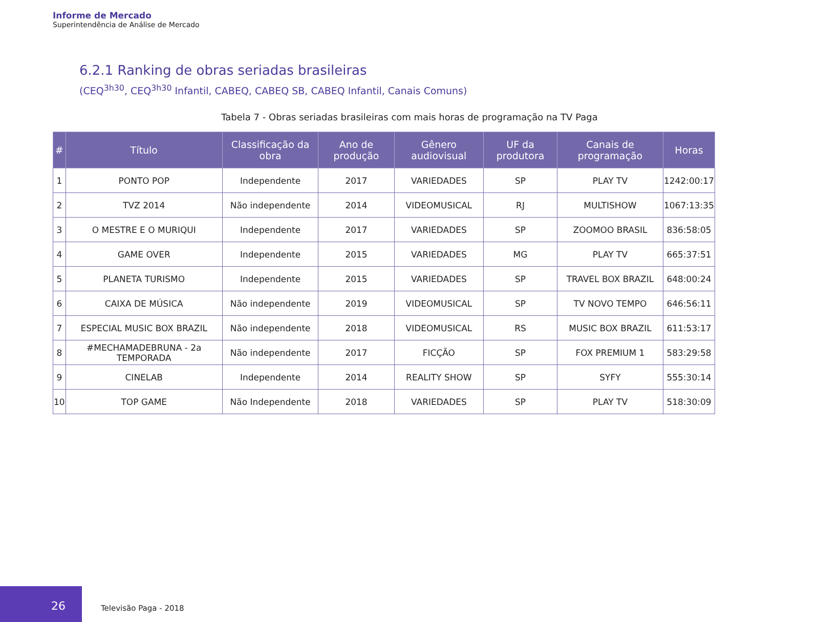Informe de Mercado
Superintendência de Análise de Mercado
6.2.1 Ranking de obras seriadas brasileiras
(CEQ<sup>3h30</sup>, CEQ<sup>3h30</sup> Infantil, CABEQ, CABEQ SB, CABEQ Infantil, Canais Comuns)
Tabela 7 - Obras seriadas brasileiras com mais horas de programação na TV Paga
| # | Título | Classificação da obra | Ano de produção | Gênero audiovisual | UF da produtora | Canais de programação | Horas |
| --- | --- | --- | --- | --- | --- | --- | --- |
| 1 | PONTO POP | Independente | 2017 | VARIEDADES | SP | PLAY TV | 1242:00:17 |
| 2 | TVZ 2014 | Não independente | 2014 | VIDEOMUSICAL | RJ | MULTISHOW | 1067:13:35 |
| 3 | O MESTRE E O MURIQUI | Independente | 2017 | VARIEDADES | SP | ZOOMOO BRASIL | 836:58:05 |
| 4 | GAME OVER | Independente | 2015 | VARIEDADES | MG | PLAY TV | 665:37:51 |
| 5 | PLANETA TURISMO | Independente | 2015 | VARIEDADES | SP | TRAVEL BOX BRAZIL | 648:00:24 |
| 6 | CAIXA DE MÚSICA | Não independente | 2019 | VIDEOMUSICAL | SP | TV NOVO TEMPO | 646:56:11 |
| 7 | ESPECIAL MUSIC BOX BRAZIL | Não independente | 2018 | VIDEOMUSICAL | RS | MUSIC BOX BRAZIL | 611:53:17 |
| 8 | #MECHAMADEBRUNA - 2a TEMPORADA | Não independente | 2017 | FICÇÃO | SP | FOX PREMIUM 1 | 583:29:58 |
| 9 | CINELAB | Independente | 2014 | REALITY SHOW | SP | SYFY | 555:30:14 |
| 10 | TOP GAME | Não Independente | 2018 | VARIEDADES | SP | PLAY TV | 518:30:09 |
26
Televisão Paga - 2018